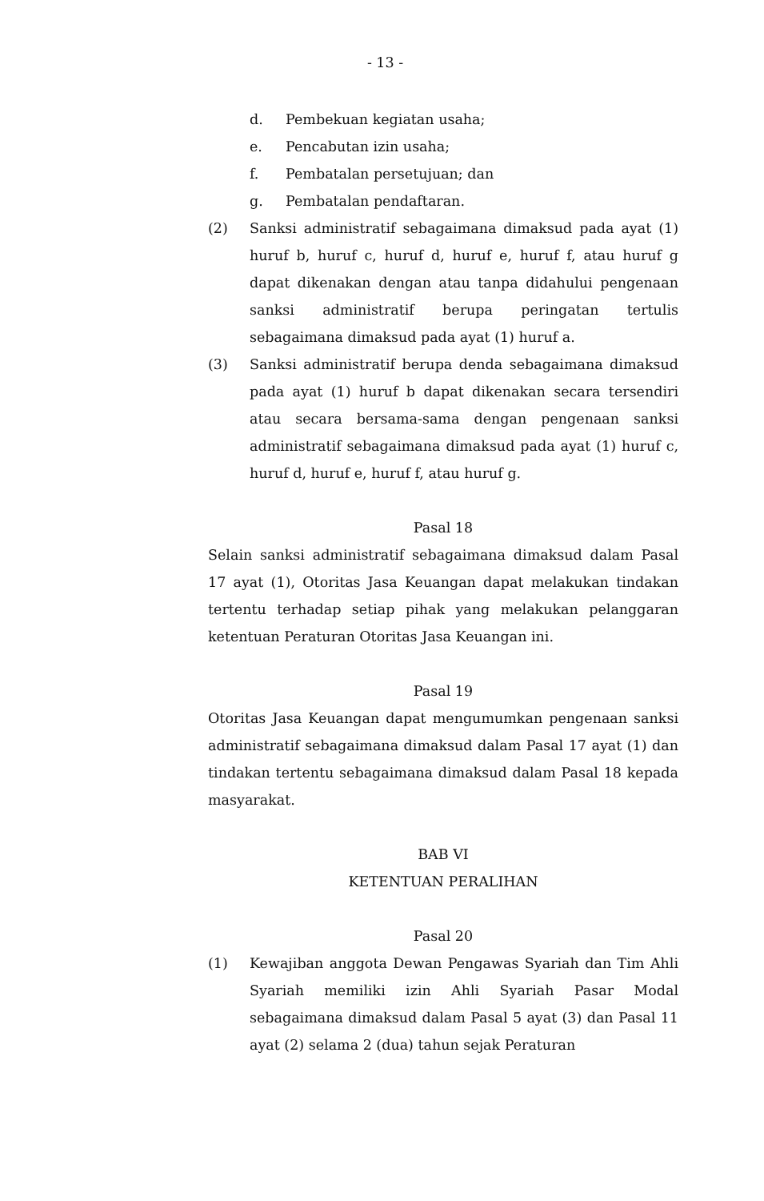- 13 -
d. Pembekuan kegiatan usaha;
e. Pencabutan izin usaha;
f. Pembatalan persetujuan; dan
g. Pembatalan pendaftaran.
(2) Sanksi administratif sebagaimana dimaksud pada ayat (1) huruf b, huruf c, huruf d, huruf e, huruf f, atau huruf g dapat dikenakan dengan atau tanpa didahului pengenaan sanksi administratif berupa peringatan tertulis sebagaimana dimaksud pada ayat (1) huruf a.
(3) Sanksi administratif berupa denda sebagaimana dimaksud pada ayat (1) huruf b dapat dikenakan secara tersendiri atau secara bersama-sama dengan pengenaan sanksi administratif sebagaimana dimaksud pada ayat (1) huruf c, huruf d, huruf e, huruf f, atau huruf g.
Pasal 18
Selain sanksi administratif sebagaimana dimaksud dalam Pasal 17 ayat (1), Otoritas Jasa Keuangan dapat melakukan tindakan tertentu terhadap setiap pihak yang melakukan pelanggaran ketentuan Peraturan Otoritas Jasa Keuangan ini.
Pasal 19
Otoritas Jasa Keuangan dapat mengumumkan pengenaan sanksi administratif sebagaimana dimaksud dalam Pasal 17 ayat (1) dan tindakan tertentu sebagaimana dimaksud dalam Pasal 18 kepada masyarakat.
BAB VI
KETENTUAN PERALIHAN
Pasal 20
(1) Kewajiban anggota Dewan Pengawas Syariah dan Tim Ahli Syariah memiliki izin Ahli Syariah Pasar Modal sebagaimana dimaksud dalam Pasal 5 ayat (3) dan Pasal 11 ayat (2) selama 2 (dua) tahun sejak Peraturan